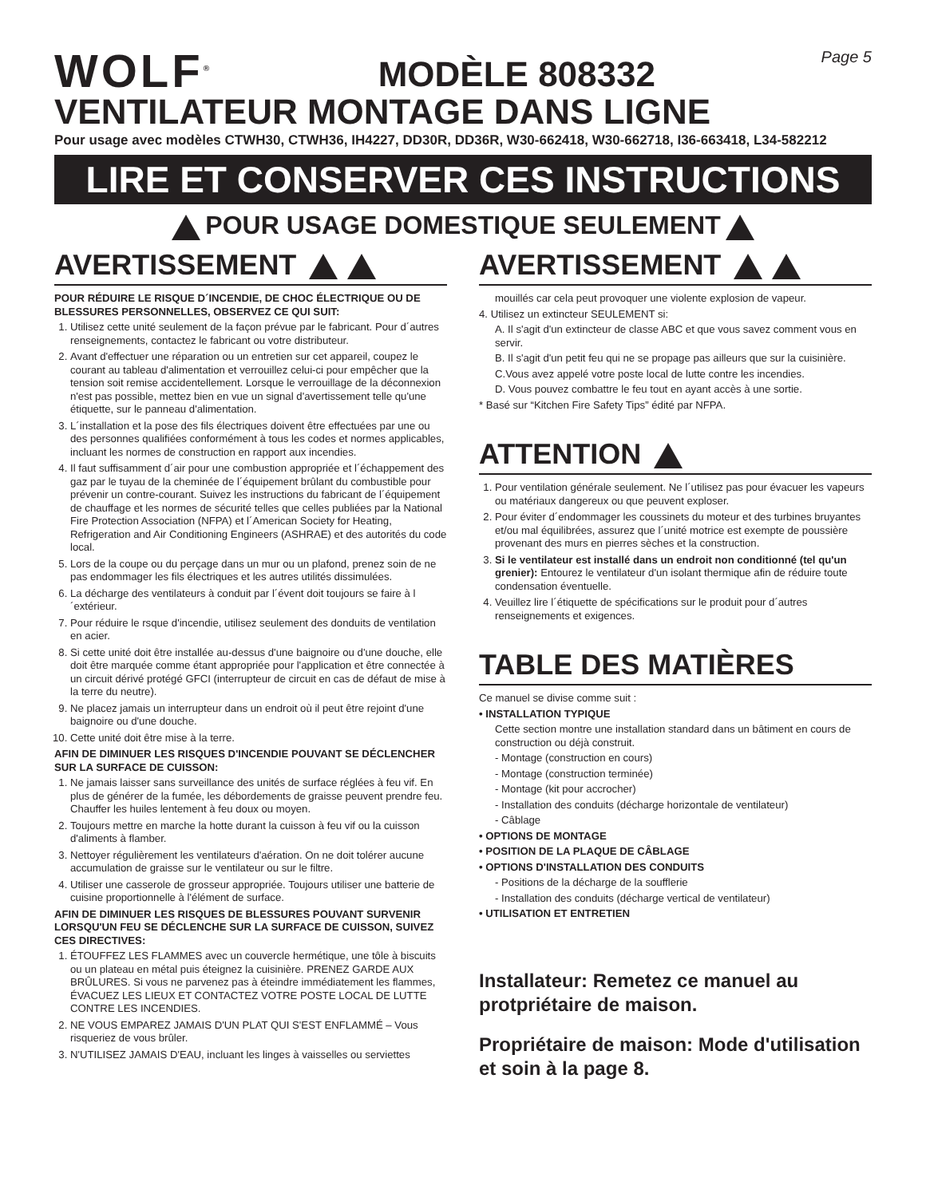WOLF<sup>®</sup>
MODÈLE 808332
Page 5
VENTILATEUR MONTAGE DANS LIGNE
Pour usage avec modèles CTWH30, CTWH36, IH4227, DD30R, DD36R, W30-662418, W30-662718, I36-663418, L34-582212
LIRE ET CONSERVER CES INSTRUCTIONS
POUR USAGE DOMESTIQUE SEULEMENT
AVERTISSEMENT
POUR RÉDUIRE LE RISQUE D´INCENDIE, DE CHOC ÉLECTRIQUE OU DE BLESSURES PERSONNELLES, OBSERVEZ CE QUI SUIT:
1. Utilisez cette unité seulement de la façon prévue par le fabricant. Pour d´autres renseignements, contactez le fabricant ou votre distributeur.
2. Avant d'effectuer une réparation ou un entretien sur cet appareil, coupez le courant au tableau d'alimentation et verrouillez celui-ci pour empêcher que la tension soit remise accidentellement. Lorsque le verrouillage de la déconnexion n'est pas possible, mettez bien en vue un signal d'avertissement telle qu'une étiquette, sur le panneau d'alimentation.
3. L´installation et la pose des fils électriques doivent être effectuées par une ou des personnes qualifiées conformément à tous les codes et normes applicables, incluant les normes de construction en rapport aux incendies.
4. Il faut suffisamment d´air pour une combustion appropriée et l´échappement des gaz par le tuyau de la cheminée de l´équipement brûlant du combustible pour prévenir un contre-courant. Suivez les instructions du fabricant de l´équipement de chauffage et les normes de sécurité telles que celles publiées par la National Fire Protection Association (NFPA) et l´American Society for Heating, Refrigeration and Air Conditioning Engineers (ASHRAE) et des autorités du code local.
5. Lors de la coupe ou du perçage dans un mur ou un plafond, prenez soin de ne pas endommager les fils électriques et les autres utilités dissimulées.
6. La décharge des ventilateurs à conduit par l´évent doit toujours se faire à l´extérieur.
7. Pour réduire le rsque d'incendie, utilisez seulement des donduits de ventilation en acier.
8. Si cette unité doit être installée au-dessus d'une baignoire ou d'une douche, elle doit être marquée comme étant appropriée pour l'application et être connectée à un circuit dérivé protégé GFCI (interrupteur de circuit en cas de défaut de mise à la terre du neutre).
9. Ne placez jamais un interrupteur dans un endroit où il peut être rejoint d'une baignoire ou d'une douche.
10. Cette unité doit être mise à la terre.
AFIN DE DIMINUER LES RISQUES D'INCENDIE POUVANT SE DÉCLENCHER SUR LA SURFACE DE CUISSON:
1. Ne jamais laisser sans surveillance des unités de surface réglées à feu vif. En plus de générer de la fumée, les débordements de graisse peuvent prendre feu. Chauffer les huiles lentement à feu doux ou moyen.
2. Toujours mettre en marche la hotte durant la cuisson à feu vif ou la cuisson d'aliments à flamber.
3. Nettoyer régulièrement les ventilateurs d'aération. On ne doit tolérer aucune accumulation de graisse sur le ventilateur ou sur le filtre.
4. Utiliser une casserole de grosseur appropriée. Toujours utiliser une batterie de cuisine proportionnelle à l'élément de surface.
AFIN DE DIMINUER LES RISQUES DE BLESSURES POUVANT SURVENIR LORSQU'UN FEU SE DÉCLENCHE SUR LA SURFACE DE CUISSON, SUIVEZ CES DIRECTIVES:
1. ÉTOUFFEZ LES FLAMMES avec un couvercle hermétique, une tôle à biscuits ou un plateau en métal puis éteignez la cuisinière. PRENEZ GARDE AUX BRÛLURES. Si vous ne parvenez pas à éteindre immédiatement les flammes, ÉVACUEZ LES LIEUX ET CONTACTEZ VOTRE POSTE LOCAL DE LUTTE CONTRE LES INCENDIES.
2. NE VOUS EMPAREZ JAMAIS D'UN PLAT QUI S'EST ENFLAMMÉ – Vous risqueriez de vous brûler.
3. N'UTILISEZ JAMAIS D'EAU, incluant les linges à vaisselles ou serviettes
AVERTISSEMENT
mouillés car cela peut provoquer une violente explosion de vapeur.
4. Utilisez un extincteur SEULEMENT si:
A. Il s'agit d'un extincteur de classe ABC et que vous savez comment vous en servir.
B. Il s'agit d'un petit feu qui ne se propage pas ailleurs que sur la cuisinière.
C.Vous avez appelé votre poste local de lutte contre les incendies.
D. Vous pouvez combattre le feu tout en ayant accès à une sortie.
* Basé sur “Kitchen Fire Safety Tips” édité par NFPA.
ATTENTION
1. Pour ventilation générale seulement. Ne l´utilisez pas pour évacuer les vapeurs ou matériaux dangereux ou que peuvent exploser.
2. Pour éviter d´endommager les coussinets du moteur et des turbines bruyantes et/ou mal équilibrées, assurez que l´unité motrice est exempte de poussière provenant des murs en pierres sèches et la construction.
3. Si le ventilateur est installé dans un endroit non conditionné (tel qu'un grenier): Entourez le ventilateur d'un isolant thermique afin de réduire toute condensation éventuelle.
4. Veuillez lire l´étiquette de spécifications sur le produit pour d´autres renseignements et exigences.
TABLE DES MATIÈRES
Ce manuel se divise comme suit :
• INSTALLATION TYPIQUE
Cette section montre une installation standard dans un bâtiment en cours de construction ou déjà construit.
- Montage (construction en cours)
- Montage (construction terminée)
- Montage (kit pour accrocher)
- Installation des conduits (décharge horizontale de ventilateur)
- Câblage
• OPTIONS DE MONTAGE
• POSITION DE LA PLAQUE DE CÂBLAGE
• OPTIONS D'INSTALLATION DES CONDUITS
- Positions de la décharge de la soufflerie
- Installation des conduits (décharge vertical de ventilateur)
• UTILISATION ET ENTRETIEN
Installateur: Remetez ce manuel au protpriétaire de maison.
Propriétaire de maison: Mode d'utilisation et soin à la page 8.